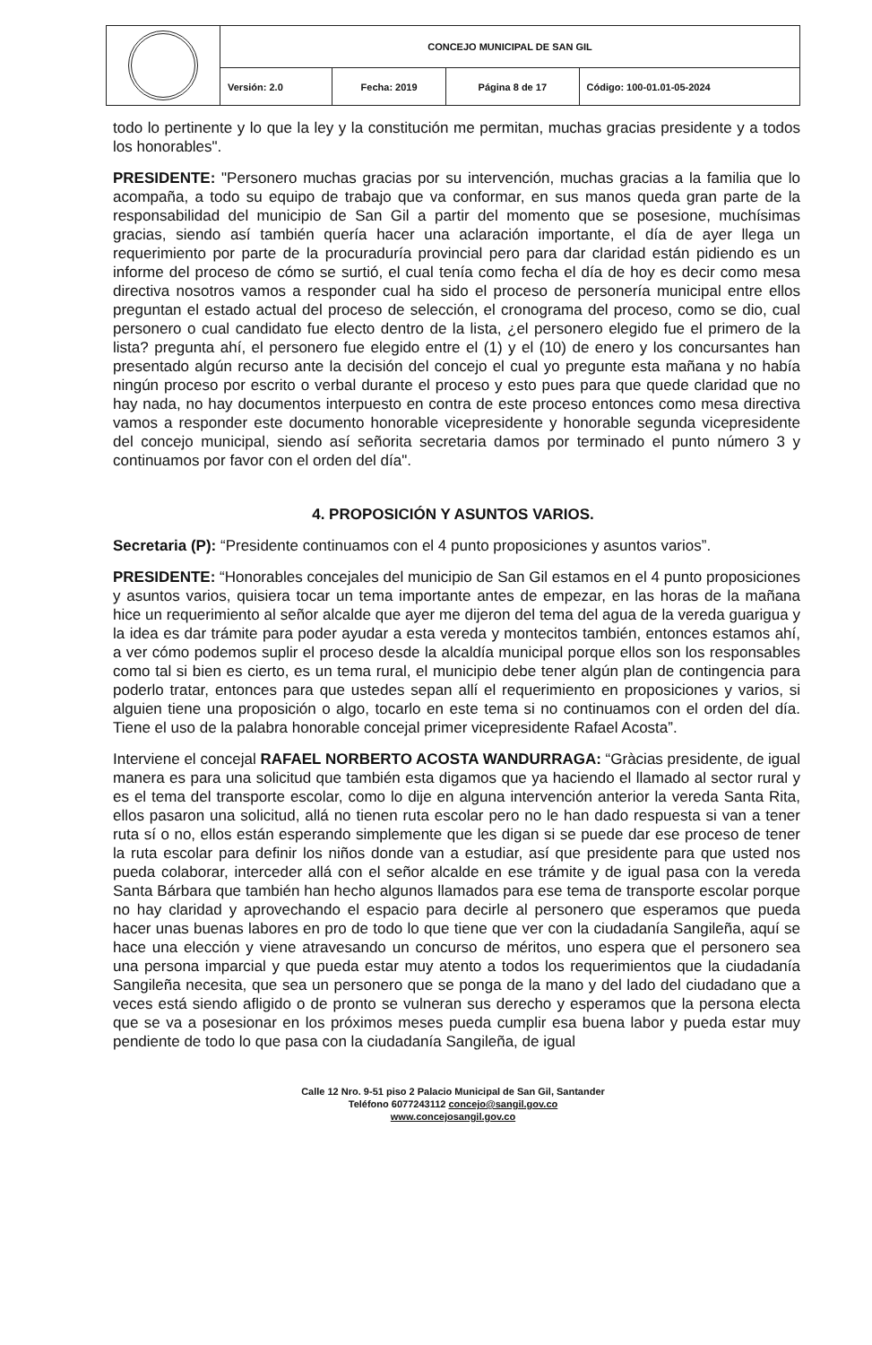| | CONCEJO MUNICIPAL DE SAN GIL | | | |
| | Versión: 2.0 | Fecha: 2019 | Página 8 de 17 | Código: 100-01.01-05-2024 |
todo lo pertinente y lo que la ley y la constitución me permitan, muchas gracias presidente y a todos los honorables".
PRESIDENTE: "Personero muchas gracias por su intervención, muchas gracias a la familia que lo acompaña, a todo su equipo de trabajo que va conformar, en sus manos queda gran parte de la responsabilidad del municipio de San Gil a partir del momento que se posesione, muchísimas gracias, siendo así también quería hacer una aclaración importante, el día de ayer llega un requerimiento por parte de la procuraduría provincial pero para dar claridad están pidiendo es un informe del proceso de cómo se surtió, el cual tenía como fecha el día de hoy es decir como mesa directiva nosotros vamos a responder cual ha sido el proceso de personería municipal entre ellos preguntan el estado actual del proceso de selección, el cronograma del proceso, como se dio, cual personero o cual candidato fue electo dentro de la lista, ¿el personero elegido fue el primero de la lista? pregunta ahí, el personero fue elegido entre el (1) y el (10) de enero y los concursantes han presentado algún recurso ante la decisión del concejo el cual yo pregunte esta mañana y no había ningún proceso por escrito o verbal durante el proceso y esto pues para que quede claridad que no hay nada, no hay documentos interpuesto en contra de este proceso entonces como mesa directiva vamos a responder este documento honorable vicepresidente y honorable segunda vicepresidente del concejo municipal, siendo así señorita secretaria damos por terminado el punto número 3 y continuamos por favor con el orden del día".
4. PROPOSICIÓN Y ASUNTOS VARIOS.
Secretaria (P): “Presidente continuamos con el 4 punto proposiciones y asuntos varios”.
PRESIDENTE: “Honorables concejales del municipio de San Gil estamos en el 4 punto proposiciones y asuntos varios, quisiera tocar un tema importante antes de empezar, en las horas de la mañana hice un requerimiento al señor alcalde que ayer me dijeron del tema del agua de la vereda guarigua y la idea es dar trámite para poder ayudar a esta vereda y montecitos también, entonces estamos ahí, a ver cómo podemos suplir el proceso desde la alcaldía municipal porque ellos son los responsables como tal si bien es cierto, es un tema rural, el municipio debe tener algún plan de contingencia para poderlo tratar, entonces para que ustedes sepan allí el requerimiento en proposiciones y varios, si alguien tiene una proposición o algo, tocarlo en este tema si no continuamos con el orden del día. Tiene el uso de la palabra honorable concejal primer vicepresidente Rafael Acosta”.
Interviene el concejal RAFAEL NORBERTO ACOSTA WANDURRAGA: “Gràcias presidente, de igual manera es para una solicitud que también esta digamos que ya haciendo el llamado al sector rural y es el tema del transporte escolar, como lo dije en alguna intervención anterior la vereda Santa Rita, ellos pasaron una solicitud, allá no tienen ruta escolar pero no le han dado respuesta si van a tener ruta sí o no, ellos están esperando simplemente que les digan si se puede dar ese proceso de tener la ruta escolar para definir los niños donde van a estudiar, así que presidente para que usted nos pueda colaborar, interceder allá con el señor alcalde en ese trámite y de igual pasa con la vereda Santa Bárbara que también han hecho algunos llamados para ese tema de transporte escolar porque no hay claridad y aprovechando el espacio para decirle al personero que esperamos que pueda hacer unas buenas labores en pro de todo lo que tiene que ver con la ciudadanía Sangileña, aquí se hace una elección y viene atravesando un concurso de méritos, uno espera que el personero sea una persona imparcial y que pueda estar muy atento a todos los requerimientos que la ciudadanía Sangileña necesita, que sea un personero que se ponga de la mano y del lado del ciudadano que a veces está siendo afligido o de pronto se vulneran sus derecho y esperamos que la persona electa que se va a posesionar en los próximos meses pueda cumplir esa buena labor y pueda estar muy pendiente de todo lo que pasa con la ciudadanía Sangileña, de igual
Calle 12 Nro. 9-51 piso 2 Palacio Municipal de San Gil, Santander
Teléfono 6077243112 concejo@sangil.gov.co
www.concejosangil.gov.co